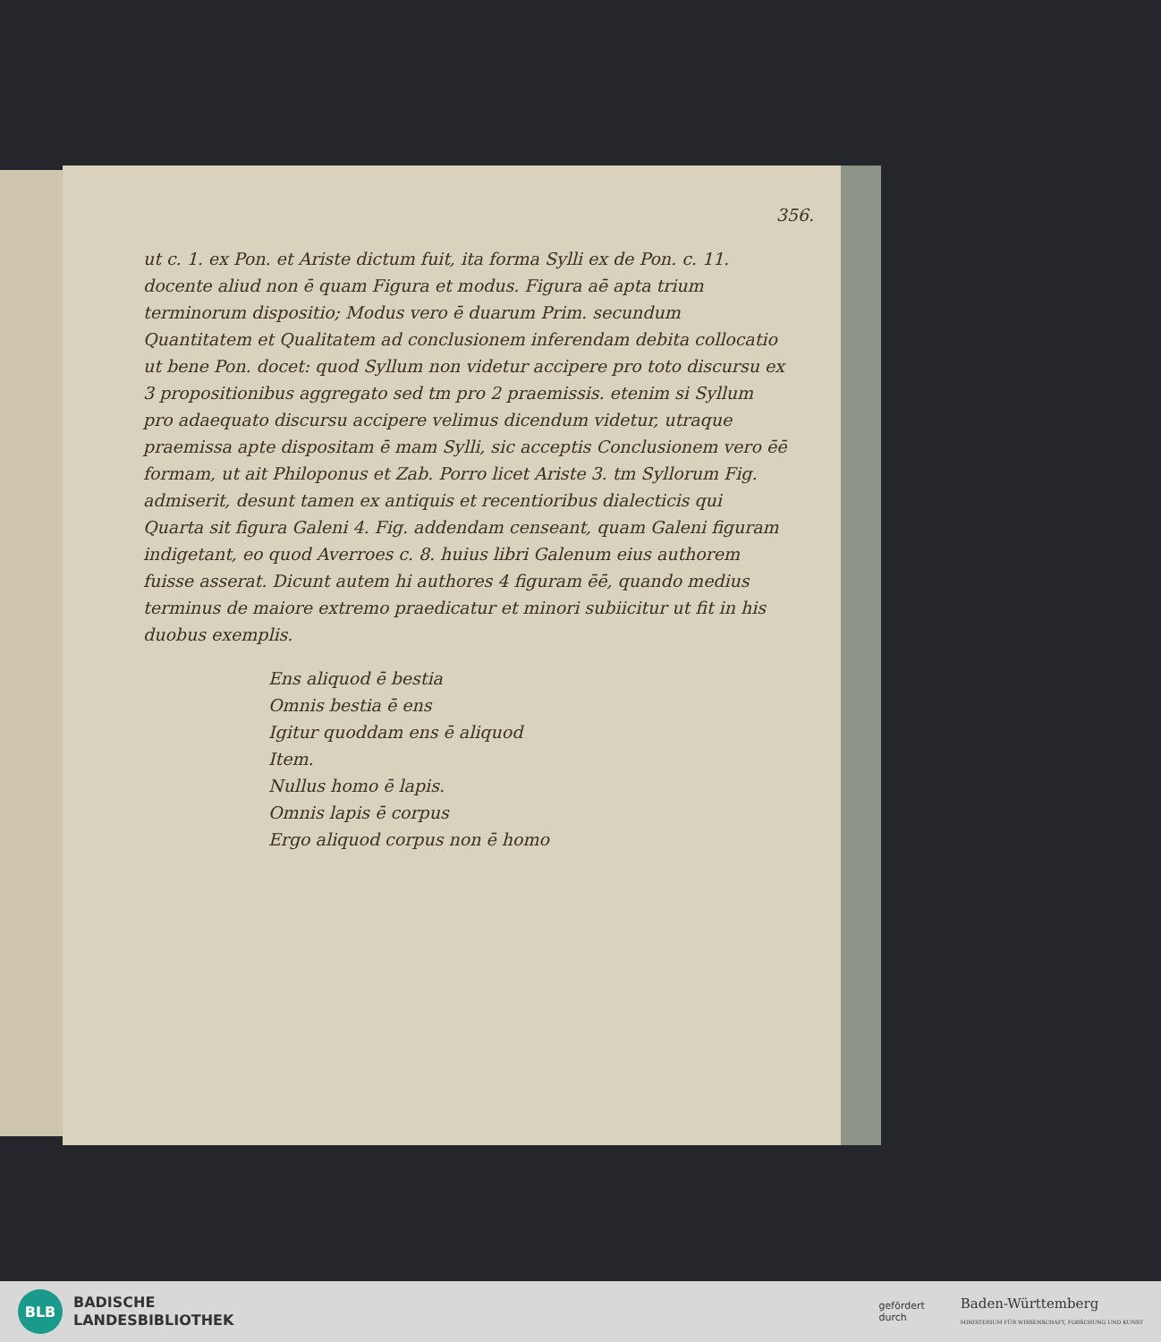356.
ut c. 1. ex Pon. et Ariste dictum fuit, ita forma Sylli ex de Pon. c. 11. docente aliud non ē quam Figura et modus. Figura aē apta trium terminorum dispositio; Modus vero ē duarum Prim. secundum Quantitatem et Qualitatem ad conclusionem inferendam debita collocatio ut bene Pon. docet: quod Syllum non videtur accipere pro toto discursu ex 3 propositionibus aggregato sed tm pro 2 praemissis. etenim si Syllum pro adaequato discursu accipere velimus dicendum videtur, utraque praemissa apte dispositam ē mam Sylli, sic acceptis Conclusionem vero ēē formam, ut ait Philoponus et Zab. Porro licet Ariste 3. tm Syllorum Fig. admiserit, desunt tamen ex antiquis et recentioribus dialecticis qui Quarta sit figura Galeni 4. Fig. addendam censeant, quam Galeni figuram indigetant, eo quod Averroes c. 8. huius libri Galenum eius authorem fuisse asserat. Dicunt autem hi authores 4 figuram ēē, quando medius terminus de maiore extremo praedicatur et minori subiicitur ut fit in his duobus exemplis.
Ens aliquod ē bestia
Omnis bestia ē ens
Igitur quoddam ens ē aliquod
Item.
Nullus homo ē lapis.
Omnis lapis ē corpus
Ergo aliquod corpus non ē homo
BLB
BADISCHE
LANDESBIBLIOTHEK
gefördert
durch Baden-Württemberg
MINISTERIUM FÜR WISSENSCHAFT, FORSCHUNG UND KUNST